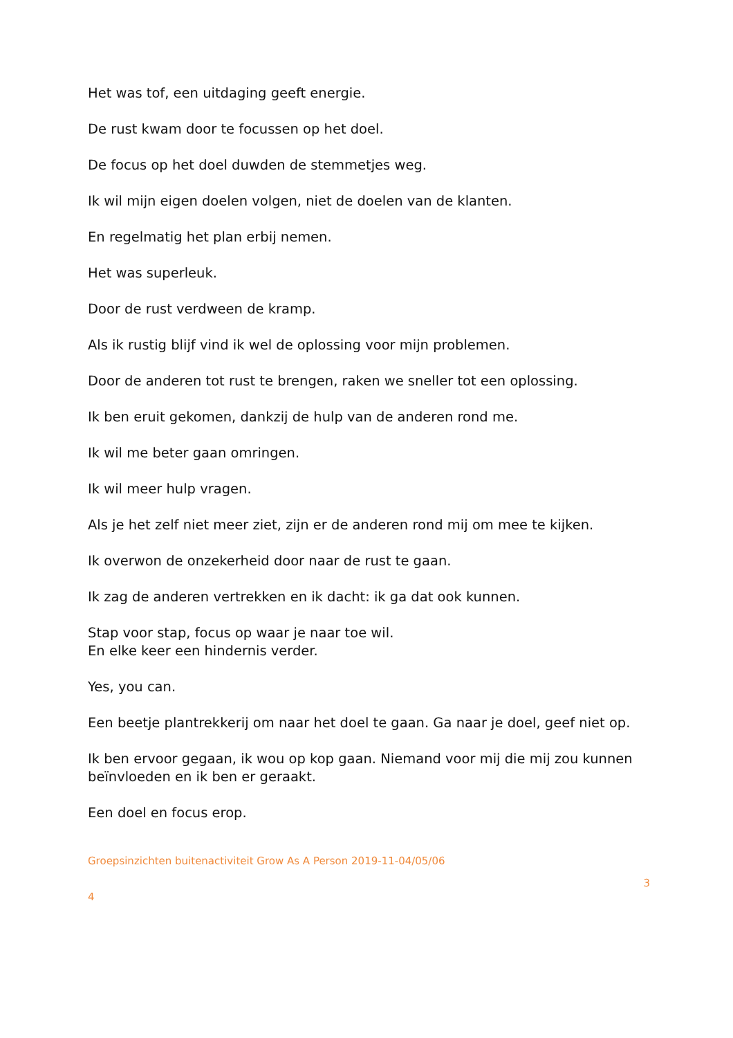Het was tof, een uitdaging geeft energie.
De rust kwam door te focussen op het doel.
De focus op het doel duwden de stemmetjes weg.
Ik wil mijn eigen doelen volgen, niet de doelen van de klanten.
En regelmatig het plan erbij nemen.
Het was superleuk.
Door de rust verdween de kramp.
Als ik rustig blijf vind ik wel de oplossing voor mijn problemen.
Door de anderen tot rust te brengen, raken we sneller tot een oplossing.
Ik ben eruit gekomen, dankzij de hulp van de anderen rond me.
Ik wil me beter gaan omringen.
Ik wil meer hulp vragen.
Als je het zelf niet meer ziet, zijn er de anderen rond mij om mee te kijken.
Ik overwon de onzekerheid door naar de rust te gaan.
Ik zag de anderen vertrekken en ik dacht: ik ga dat ook kunnen.
Stap voor stap, focus op waar je naar toe wil.
En elke keer een hindernis verder.
Yes, you can.
Een beetje plantrekkerij om naar het doel te gaan. Ga naar je doel, geef niet op.
Ik ben ervoor gegaan, ik wou op kop gaan. Niemand voor mij die mij zou kunnen beïnvloeden en ik ben er geraakt.
Een doel en focus erop.
Groepsinzichten buitenactiviteit Grow As A Person 2019-11-04/05/06
3
4